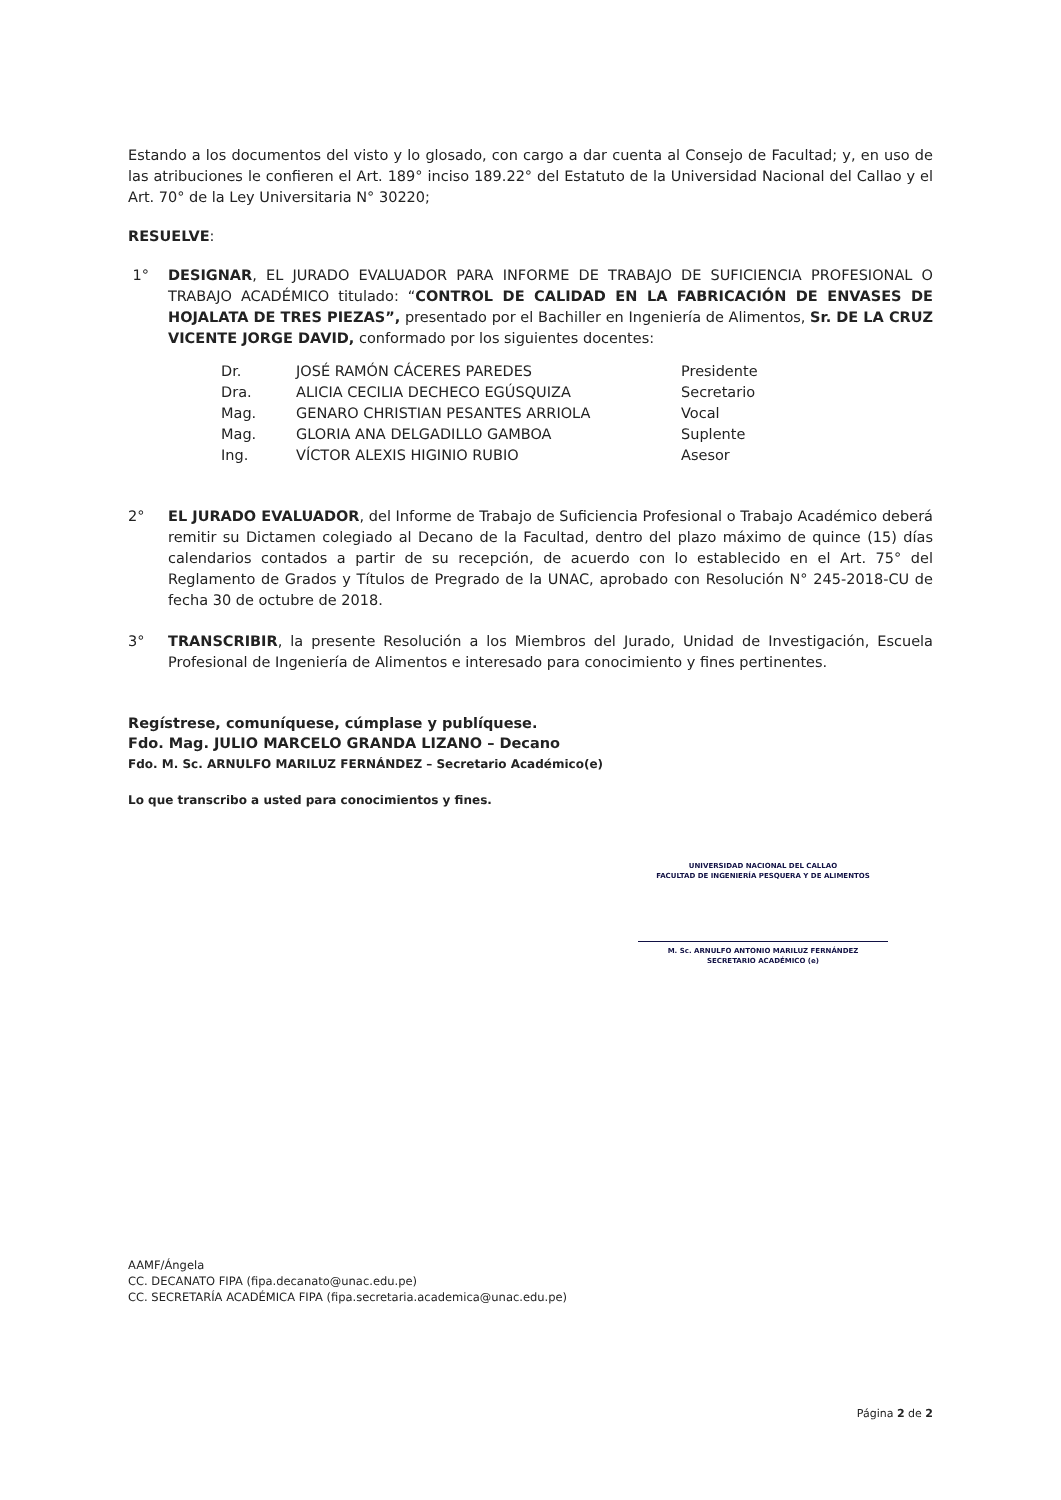Estando a los documentos del visto y lo glosado, con cargo a dar cuenta al Consejo de Facultad; y, en uso de las atribuciones le confieren el Art. 189° inciso 189.22° del Estatuto de la Universidad Nacional del Callao y el Art. 70° de la Ley Universitaria N° 30220;
RESUELVE:
1° DESIGNAR, EL JURADO EVALUADOR PARA INFORME DE TRABAJO DE SUFICIENCIA PROFESIONAL O TRABAJO ACADÉMICO titulado: “CONTROL DE CALIDAD EN LA FABRICACIÓN DE ENVASES DE HOJALATA DE TRES PIEZAS”, presentado por el Bachiller en Ingeniería de Alimentos, Sr. DE LA CRUZ VICENTE JORGE DAVID, conformado por los siguientes docentes:
| Dr. | JOSÉ RAMÓN CÁCERES PAREDES | Presidente |
| Dra. | ALICIA CECILIA DECHECO EGÚSQUIZA | Secretario |
| Mag. | GENARO CHRISTIAN PESANTES ARRIOLA | Vocal |
| Mag. | GLORIA ANA DELGADILLO GAMBOA | Suplente |
| Ing. | VÍCTOR ALEXIS HIGINIO RUBIO | Asesor |
2° EL JURADO EVALUADOR, del Informe de Trabajo de Suficiencia Profesional o Trabajo Académico deberá remitir su Dictamen colegiado al Decano de la Facultad, dentro del plazo máximo de quince (15) días calendarios contados a partir de su recepción, de acuerdo con lo establecido en el Art. 75° del Reglamento de Grados y Títulos de Pregrado de la UNAC, aprobado con Resolución N° 245-2018-CU de fecha 30 de octubre de 2018.
3° TRANSCRIBIR, la presente Resolución a los Miembros del Jurado, Unidad de Investigación, Escuela Profesional de Ingeniería de Alimentos e interesado para conocimiento y fines pertinentes.
Regístrese, comuníquese, cúmplase y publíquese.
Fdo. Mag. JULIO MARCELO GRANDA LIZANO – Decano
Fdo. M. Sc. ARNULFO MARILUZ FERNÁNDEZ – Secretario Académico(e)
Lo que transcribo a usted para conocimientos y fines.
UNIVERSIDAD NACIONAL DEL CALLAO
FACULTAD DE INGENIERÍA PESQUERA Y DE ALIMENTOS
M. Sc. ARNULFO ANTONIO MARILUZ FERNÁNDEZ
SECRETARIO ACADÉMICO (e)
AAMF/Ángela
CC. DECANATO FIPA (fipa.decanato@unac.edu.pe)
CC. SECRETARÍA ACADÉMICA FIPA (fipa.secretaria.academica@unac.edu.pe)
Página 2 de 2